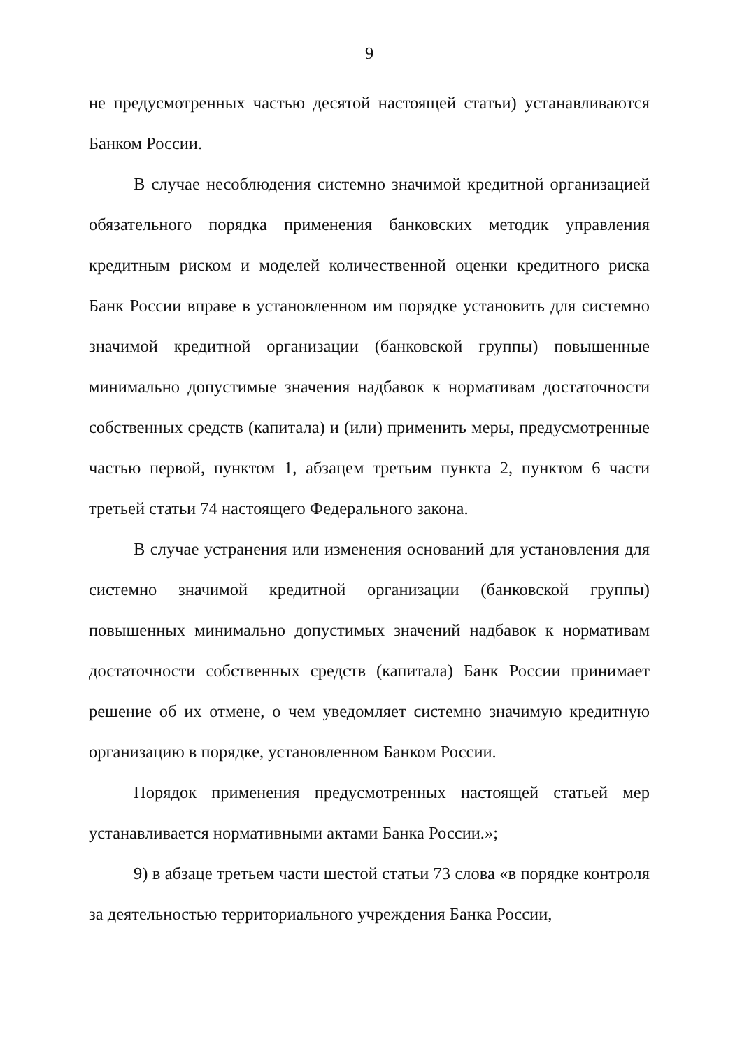9
не предусмотренных частью десятой настоящей статьи) устанавливаются Банком России.
В случае несоблюдения системно значимой кредитной организацией обязательного порядка применения банковских методик управления кредитным риском и моделей количественной оценки кредитного риска Банк России вправе в установленном им порядке установить для системно значимой кредитной организации (банковской группы) повышенные минимально допустимые значения надбавок к нормативам достаточности собственных средств (капитала) и (или) применить меры, предусмотренные частью первой, пунктом 1, абзацем третьим пункта 2, пунктом 6 части третьей статьи 74 настоящего Федерального закона.
В случае устранения или изменения оснований для установления для системно значимой кредитной организации (банковской группы) повышенных минимально допустимых значений надбавок к нормативам достаточности собственных средств (капитала) Банк России принимает решение об их отмене, о чем уведомляет системно значимую кредитную организацию в порядке, установленном Банком России.
Порядок применения предусмотренных настоящей статьей мер устанавливается нормативными актами Банка России.»;
9) в абзаце третьем части шестой статьи 73 слова «в порядке контроля за деятельностью территориального учреждения Банка России,